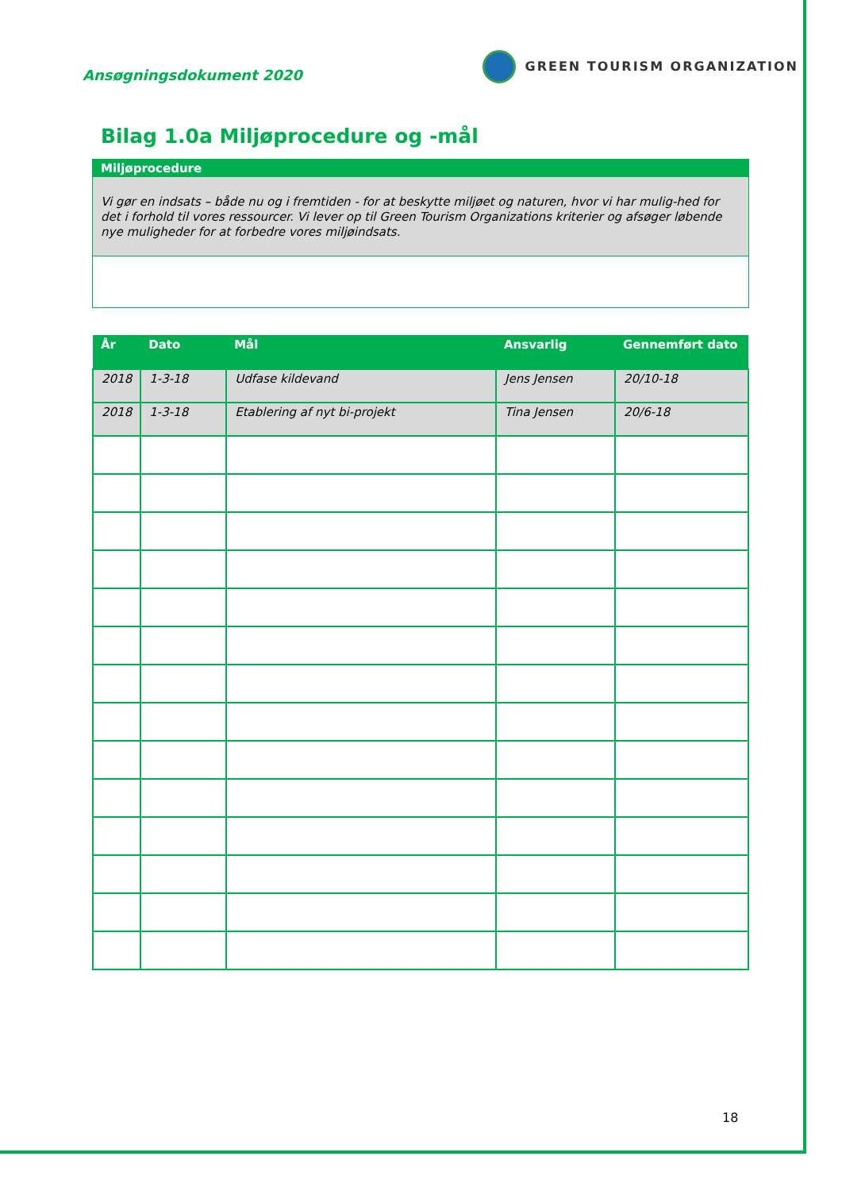Ansøgningsdokument 2020
GREEN TOURISM ORGANIZATION
Bilag 1.0a Miljøprocedure og -mål
Miljøprocedure
Vi gør en indsats – både nu og i fremtiden - for at beskytte miljøet og naturen, hvor vi har mulig-hed for det i forhold til vores ressourcer. Vi lever op til Green Tourism Organizations kriterier og afsøger løbende nye muligheder for at forbedre vores miljøindsats.
| År | Dato | Mål | Ansvarlig | Gennemført dato |
| --- | --- | --- | --- | --- |
| 2018 | 1-3-18 | Udfase kildevand | Jens Jensen | 20/10-18 |
| 2018 | 1-3-18 | Etablering af nyt bi-projekt | Tina Jensen | 20/6-18 |
18